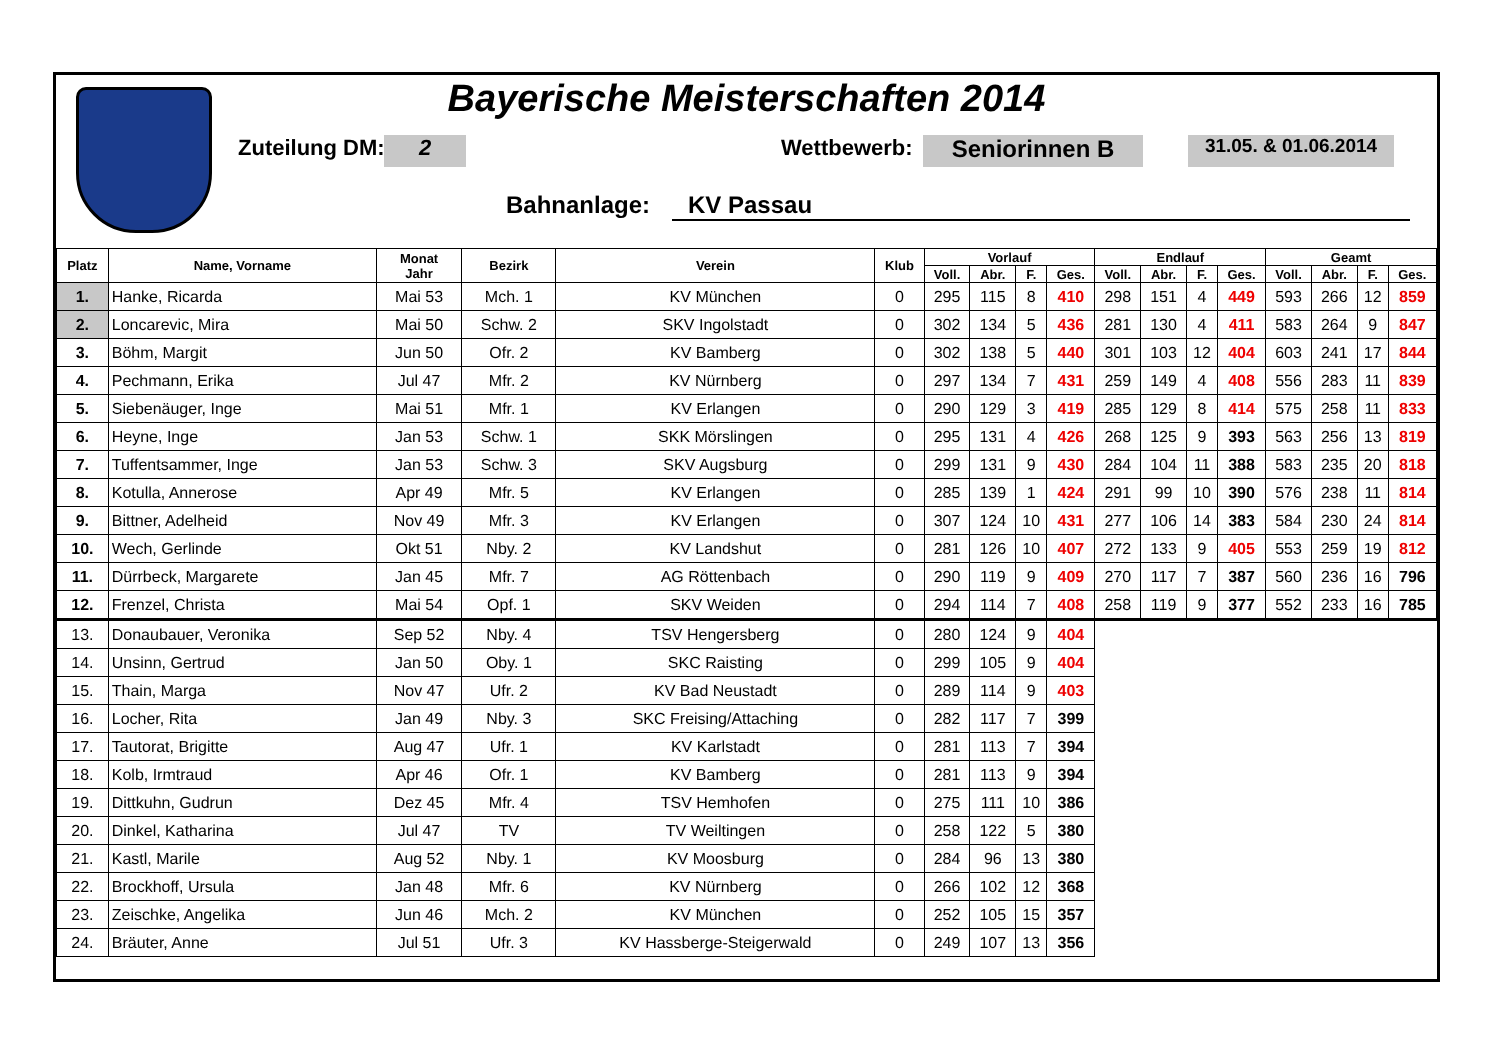Bayerische Meisterschaften 2014
Zuteilung DM: 2 Wettbewerb: Seniorinnen B 31.05. & 01.06.2014
Bahnanlage: KV Passau
| Platz | Name, Vorname | Monat Jahr | Bezirk | Verein | Klub | Vorlauf | | | | Endlauf | | | | Geamt | | | |
| --- | --- | --- | --- | --- | --- | --- | --- | --- | --- | --- | --- | --- | --- | --- | --- | --- | --- |
| | | | | | | Voll. | Abr. | F. | Ges. | Voll. | Abr. | F. | Ges. | Voll. | Abr. | F. | Ges. |
| 1. | Hanke, Ricarda | Mai 53 | Mch. 1 | KV München | 0 | 295 | 115 | 8 | 410 | 298 | 151 | 4 | 449 | 593 | 266 | 12 | 859 |
| 2. | Loncarevic, Mira | Mai 50 | Schw. 2 | SKV Ingolstadt | 0 | 302 | 134 | 5 | 436 | 281 | 130 | 4 | 411 | 583 | 264 | 9 | 847 |
| 3. | Böhm, Margit | Jun 50 | Ofr. 2 | KV Bamberg | 0 | 302 | 138 | 5 | 440 | 301 | 103 | 12 | 404 | 603 | 241 | 17 | 844 |
| 4. | Pechmann, Erika | Jul 47 | Mfr. 2 | KV Nürnberg | 0 | 297 | 134 | 7 | 431 | 259 | 149 | 4 | 408 | 556 | 283 | 11 | 839 |
| 5. | Siebenäuger, Inge | Mai 51 | Mfr. 1 | KV Erlangen | 0 | 290 | 129 | 3 | 419 | 285 | 129 | 8 | 414 | 575 | 258 | 11 | 833 |
| 6. | Heyne, Inge | Jan 53 | Schw. 1 | SKK Mörslingen | 0 | 295 | 131 | 4 | 426 | 268 | 125 | 9 | 393 | 563 | 256 | 13 | 819 |
| 7. | Tuffentsammer, Inge | Jan 53 | Schw. 3 | SKV Augsburg | 0 | 299 | 131 | 9 | 430 | 284 | 104 | 11 | 388 | 583 | 235 | 20 | 818 |
| 8. | Kotulla, Annerose | Apr 49 | Mfr. 5 | KV Erlangen | 0 | 285 | 139 | 1 | 424 | 291 | 99 | 10 | 390 | 576 | 238 | 11 | 814 |
| 9. | Bittner, Adelheid | Nov 49 | Mfr. 3 | KV Erlangen | 0 | 307 | 124 | 10 | 431 | 277 | 106 | 14 | 383 | 584 | 230 | 24 | 814 |
| 10. | Wech, Gerlinde | Okt 51 | Nby. 2 | KV Landshut | 0 | 281 | 126 | 10 | 407 | 272 | 133 | 9 | 405 | 553 | 259 | 19 | 812 |
| 11. | Dürrbeck, Margarete | Jan 45 | Mfr. 7 | AG Röttenbach | 0 | 290 | 119 | 9 | 409 | 270 | 117 | 7 | 387 | 560 | 236 | 16 | 796 |
| 12. | Frenzel, Christa | Mai 54 | Opf. 1 | SKV Weiden | 0 | 294 | 114 | 7 | 408 | 258 | 119 | 9 | 377 | 552 | 233 | 16 | 785 |
| 13. | Donaubauer, Veronika | Sep 52 | Nby. 4 | TSV Hengersberg | 0 | 280 | 124 | 9 | 404 | | | | | | | | |
| 14. | Unsinn, Gertrud | Jan 50 | Oby. 1 | SKC Raisting | 0 | 299 | 105 | 9 | 404 | | | | | | | | |
| 15. | Thain, Marga | Nov 47 | Ufr. 2 | KV Bad Neustadt | 0 | 289 | 114 | 9 | 403 | | | | | | | | |
| 16. | Locher, Rita | Jan 49 | Nby. 3 | SKC Freising/Attaching | 0 | 282 | 117 | 7 | 399 | | | | | | | | |
| 17. | Tautorat, Brigitte | Aug 47 | Ufr. 1 | KV Karlstadt | 0 | 281 | 113 | 7 | 394 | | | | | | | | |
| 18. | Kolb, Irmtraud | Apr 46 | Ofr. 1 | KV Bamberg | 0 | 281 | 113 | 9 | 394 | | | | | | | | |
| 19. | Dittkuhn, Gudrun | Dez 45 | Mfr. 4 | TSV Hemhofen | 0 | 275 | 111 | 10 | 386 | | | | | | | | |
| 20. | Dinkel, Katharina | Jul 47 | TV | TV Weiltingen | 0 | 258 | 122 | 5 | 380 | | | | | | | | |
| 21. | Kastl, Marile | Aug 52 | Nby. 1 | KV Moosburg | 0 | 284 | 96 | 13 | 380 | | | | | | | | |
| 22. | Brockhoff, Ursula | Jan 48 | Mfr. 6 | KV Nürnberg | 0 | 266 | 102 | 12 | 368 | | | | | | | | |
| 23. | Zeischke, Angelika | Jun 46 | Mch. 2 | KV München | 0 | 252 | 105 | 15 | 357 | | | | | | | | |
| 24. | Bräuter, Anne | Jul 51 | Ufr. 3 | KV Hassberge-Steigerwald | 0 | 249 | 107 | 13 | 356 | | | | | | | | |